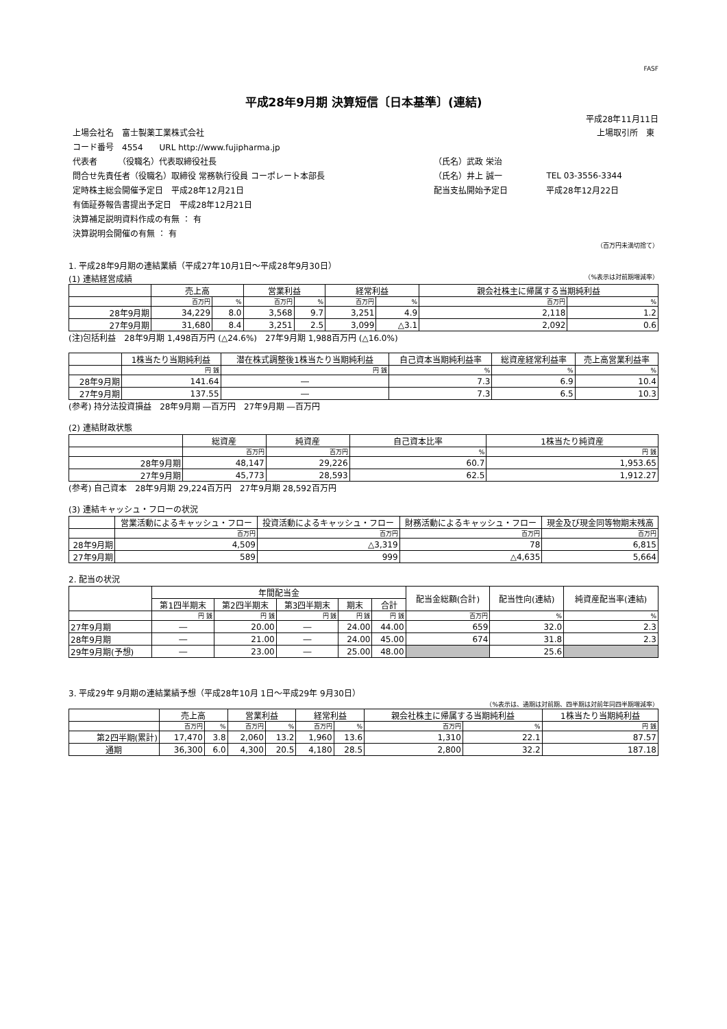FASF
平成28年9月期 決算短信〔日本基準〕(連結)
平成28年11月11日
| 上場会社名 富士製薬工業株式会社 | | 上場取引所 東 |
| コード番号 4554 URL http://www.fujipharma.jp | | |
| 代表者 （役職名）代表取締役社長 | （氏名）武政 栄治 | |
| 問合せ先責任者（役職名）取締役 常務執行役員 コーポレート本部長 | （氏名）井上 誠一 | TEL 03-3556-3344 |
| 定時株主総会開催予定日 平成28年12月21日 | 配当支払開始予定日 | 平成28年12月22日 |
| 有価証券報告書提出予定日 平成28年12月21日 | | |
| 決算補足説明資料作成の有無 ： 有 | | |
| 決算説明会開催の有無 ： 有 | | |
（百万円未満切捨て）
1. 平成28年9月期の連結業績（平成27年10月1日～平成28年9月30日）
(1) 連結経営成績 （%表示は対前期増減率）
| | 売上高 | | 営業利益 | | 経常利益 | | 親会社株主に帰属する当期純利益 | |
| --- | --- | --- | --- | --- | --- | --- | --- | --- |
| | 百万円 | % | 百万円 | % | 百万円 | % | 百万円 | % |
| 28年9月期 | 34,229 | 8.0 | 3,568 | 9.7 | 3,251 | 4.9 | 2,118 | 1.2 |
| 27年9月期 | 31,680 | 8.4 | 3,251 | 2.5 | 3,099 | △3.1 | 2,092 | 0.6 |
(注)包括利益　28年9月期 1,498百万円 (△24.6%)　27年9月期 1,988百万円 (△16.0%)
| | 1株当たり当期純利益 | 潜在株式調整後1株当たり当期純利益 | 自己資本当期純利益率 | 総資産経常利益率 | 売上高営業利益率 |
| --- | --- | --- | --- | --- | --- |
| | 円 銭 | 円 銭 | % | % | % |
| 28年9月期 | 141.64 | ― | 7.3 | 6.9 | 10.4 |
| 27年9月期 | 137.55 | ― | 7.3 | 6.5 | 10.3 |
(参考) 持分法投資損益　28年9月期 ―百万円　27年9月期 ―百万円
(2) 連結財政状態
| | 総資産 | 純資産 | 自己資本比率 | 1株当たり純資産 |
| --- | --- | --- | --- | --- |
| | 百万円 | 百万円 | % | 円 銭 |
| 28年9月期 | 48,147 | 29,226 | 60.7 | 1,953.65 |
| 27年9月期 | 45,773 | 28,593 | 62.5 | 1,912.27 |
(参考) 自己資本　28年9月期 29,224百万円　27年9月期 28,592百万円
(3) 連結キャッシュ・フローの状況
| | 営業活動によるキャッシュ・フロー | 投資活動によるキャッシュ・フロー | 財務活動によるキャッシュ・フロー | 現金及び現金同等物期末残高 |
| --- | --- | --- | --- | --- |
| | 百万円 | 百万円 | 百万円 | 百万円 |
| 28年9月期 | 4,509 | △3,319 | 78 | 6,815 |
| 27年9月期 | 589 | 999 | △4,635 | 5,664 |
2. 配当の状況
| | 年間配当金 | | | | | 配当金総額(合計) | 配当性向(連結) | 純資産配当率(連結) |
| --- | --- | --- | --- | --- | --- | --- | --- | --- |
| | 第1四半期末 | 第2四半期末 | 第3四半期末 | 期末 | 合計 | | | |
| | 円 銭 | 円 銭 | 円 銭 | 円 銭 | 円 銭 | 百万円 | % | % |
| 27年9月期 | ― | 20.00 | ― | 24.00 | 44.00 | 659 | 32.0 | 2.3 |
| 28年9月期 | ― | 21.00 | ― | 24.00 | 45.00 | 674 | 31.8 | 2.3 |
| 29年9月期(予想) | ― | 23.00 | ― | 25.00 | 48.00 | | 25.6 | |
3. 平成29年 9月期の連結業績予想（平成28年10月 1日～平成29年 9月30日）
（%表示は、通期は対前期、四半期は対前年同四半期増減率）
| | 売上高 | | 営業利益 | | 経常利益 | | 親会社株主に帰属する当期純利益 | | 1株当たり当期純利益 |
| --- | --- | --- | --- | --- | --- | --- | --- | --- | --- |
| | 百万円 | % | 百万円 | % | 百万円 | % | 百万円 | % | 円 銭 |
| 第2四半期(累計) | 17,470 | 3.8 | 2,060 | 13.2 | 1,960 | 13.6 | 1,310 | 22.1 | 87.57 |
| 通期 | 36,300 | 6.0 | 4,300 | 20.5 | 4,180 | 28.5 | 2,800 | 32.2 | 187.18 |